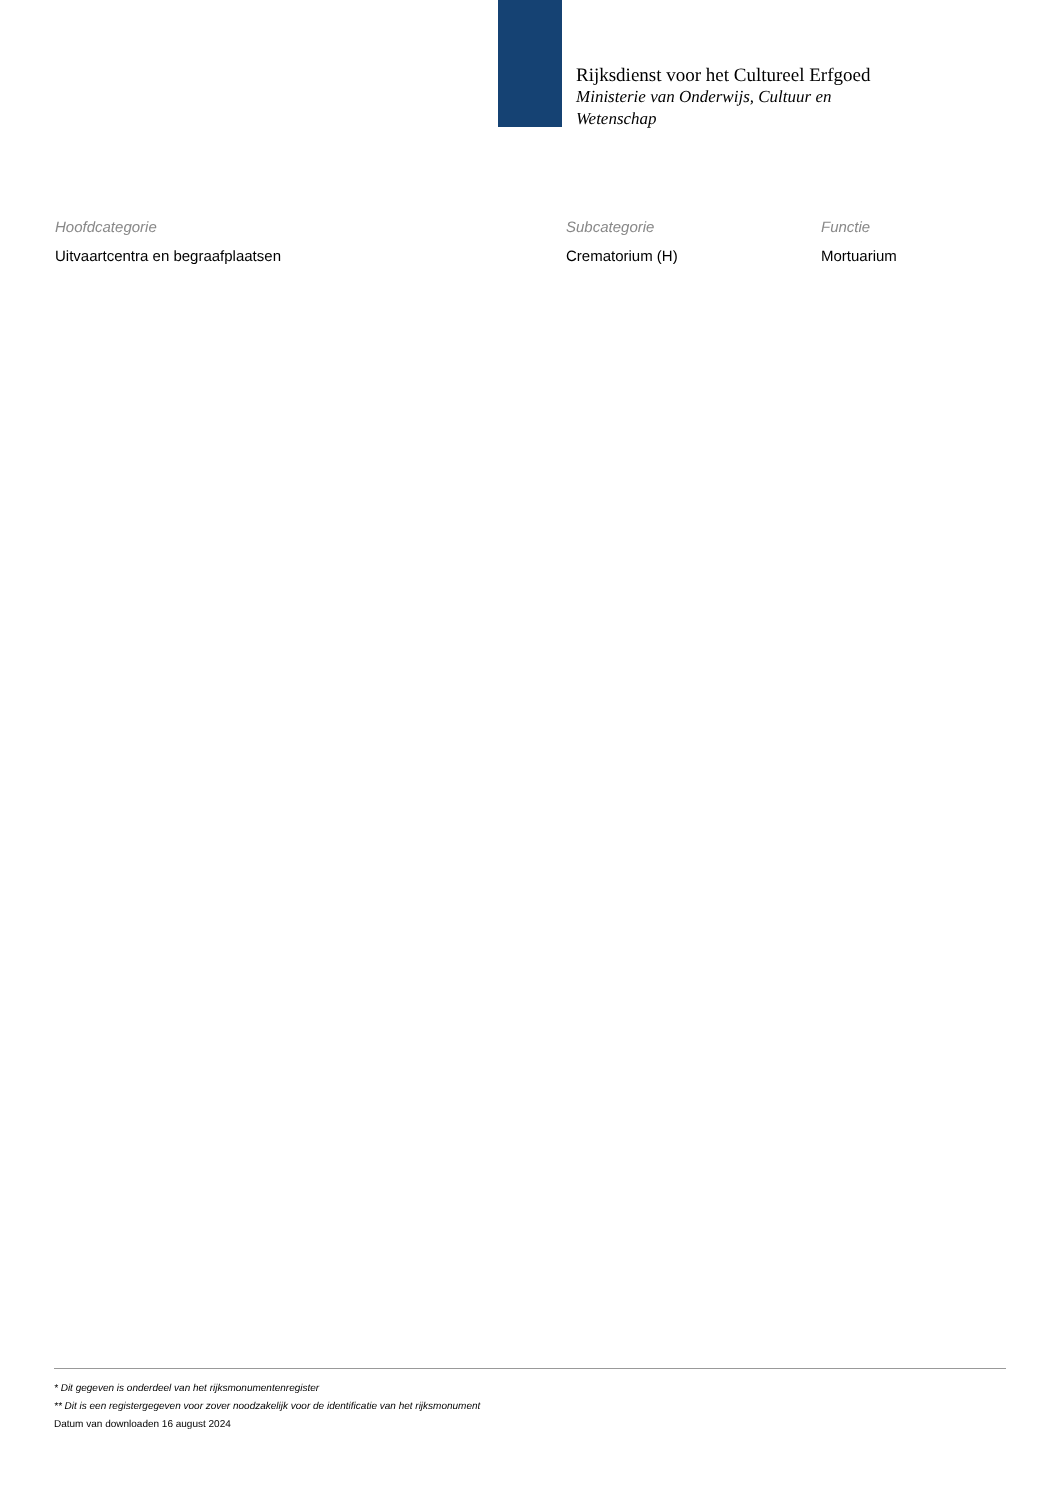Rijksdienst voor het Cultureel Erfgoed
Ministerie van Onderwijs, Cultuur en
Wetenschap
| Hoofdcategorie | Subcategorie | Functie |
| --- | --- | --- |
| Uitvaartcentra en begraafplaatsen | Crematorium (H) | Mortuarium |
* Dit gegeven is onderdeel van het rijksmonumentenregister
** Dit is een registergegeven voor zover noodzakelijk voor de identificatie van het rijksmonument
Datum van downloaden 16 august 2024